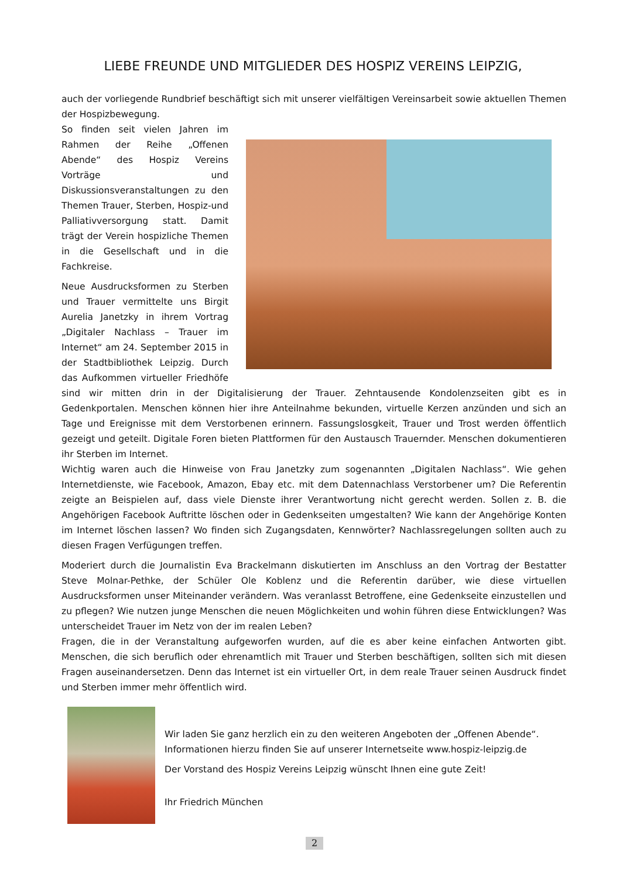LIEBE FREUNDE UND MITGLIEDER DES HOSPIZ VEREINS LEIPZIG,
auch der vorliegende Rundbrief beschäftigt sich mit unserer vielfältigen Vereinsarbeit sowie aktuellen Themen der Hospizbewegung.
So finden seit vielen Jahren im Rahmen der Reihe „Offenen Abende“ des Hospiz Vereins Vorträge und Diskussionsveranstaltungen zu den Themen Trauer, Sterben, Hospiz-und Palliativversorgung statt. Damit trägt der Verein hospizliche Themen in die Gesellschaft und in die Fachkreise.
Neue Ausdrucksformen zu Sterben und Trauer vermittelte uns Birgit Aurelia Janetzky in ihrem Vortrag „Digitaler Nachlass – Trauer im Internet“ am 24. September 2015 in der Stadtbibliothek Leipzig. Durch das Aufkommen virtueller Friedhöfe sind wir mitten drin in der Digitalisierung der Trauer. Zehntausende Kondolenzseiten gibt es in Gedenkportalen. Menschen können hier ihre Anteilnahme bekunden, virtuelle Kerzen anzünden und sich an Tage und Ereignisse mit dem Verstorbenen erinnern. Fassungslosgkeit, Trauer und Trost werden öffentlich gezeigt und geteilt. Digitale Foren bieten Plattformen für den Austausch Trauernder. Menschen dokumentieren ihr Sterben im Internet.
Wichtig waren auch die Hinweise von Frau Janetzky zum sogenannten „Digitalen Nachlass“. Wie gehen Internetdienste, wie Facebook, Amazon, Ebay etc. mit dem Datennachlass Verstorbener um? Die Referentin zeigte an Beispielen auf, dass viele Dienste ihrer Verantwortung nicht gerecht werden. Sollen z. B. die Angehörigen Facebook Auftritte löschen oder in Gedenkseiten umgestalten? Wie kann der Angehörige Konten im Internet löschen lassen? Wo finden sich Zugangsdaten, Kennwörter? Nachlassregelungen sollten auch zu diesen Fragen Verfügungen treffen.
Moderiert durch die Journalistin Eva Brackelmann diskutierten im Anschluss an den Vortrag der Bestatter Steve Molnar-Pethke, der Schüler Ole Koblenz und die Referentin darüber, wie diese virtuellen Ausdrucksformen unser Miteinander verändern. Was veranlasst Betroffene, eine Gedenkseite einzustellen und zu pflegen? Wie nutzen junge Menschen die neuen Möglichkeiten und wohin führen diese Entwicklungen? Was unterscheidet Trauer im Netz von der im realen Leben?
Fragen, die in der Veranstaltung aufgeworfen wurden, auf die es aber keine einfachen Antworten gibt. Menschen, die sich beruflich oder ehrenamtlich mit Trauer und Sterben beschäftigen, sollten sich mit diesen Fragen auseinandersetzen. Denn das Internet ist ein virtueller Ort, in dem reale Trauer seinen Ausdruck findet und Sterben immer mehr öffentlich wird.
Wir laden Sie ganz herzlich ein zu den weiteren Angeboten der „Offenen Abende“.
Informationen hierzu finden Sie auf unserer Internetseite www.hospiz-leipzig.de
Der Vorstand des Hospiz Vereins Leipzig wünscht Ihnen eine gute Zeit!
Ihr Friedrich München
2